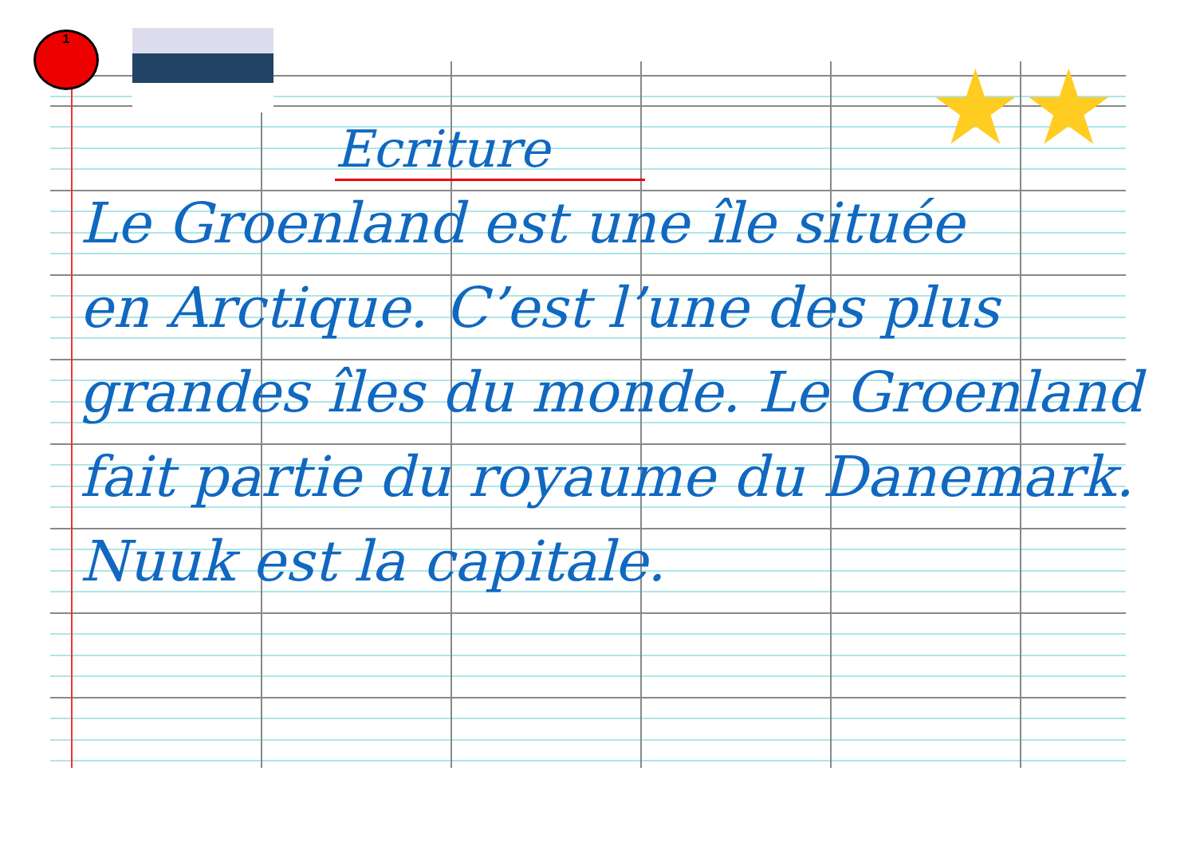1
★★
Ecriture
Le Groenland est une île située
en Arctique. C’est l’une des plus
grandes îles du monde. Le Groenland
fait partie du royaume du Danemark.
Nuuk est la capitale.